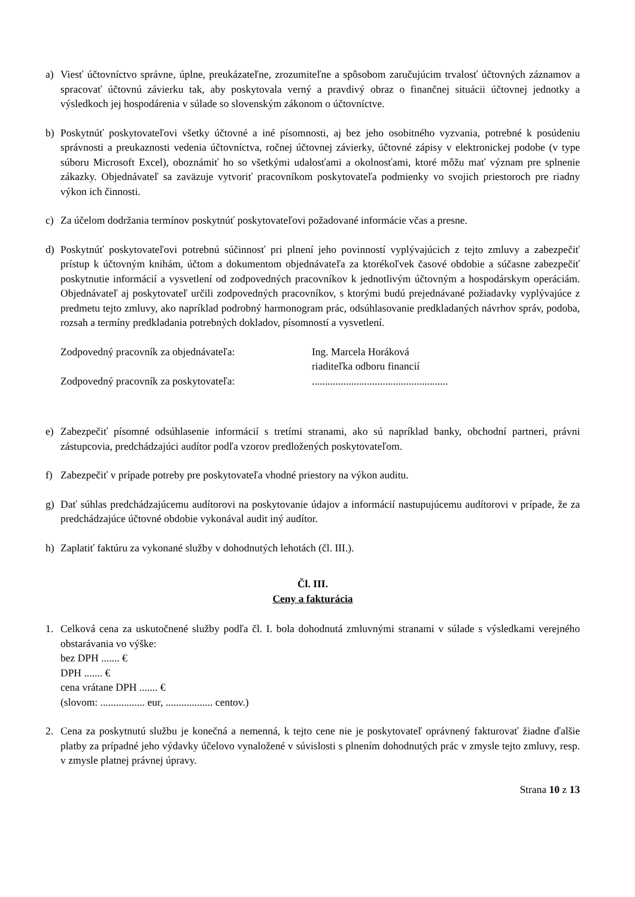a) Viesť účtovníctvo správne, úplne, preukázateľne, zrozumiteľne a spôsobom zaručujúcim trvalosť účtovných záznamov a spracovať účtovnú závierku tak, aby poskytovala verný a pravdivý obraz o finančnej situácii účtovnej jednotky a výsledkoch jej hospodárenia v súlade so slovenským zákonom o účtovníctve.
b) Poskytnúť poskytovateľovi všetky účtovné a iné písomnosti, aj bez jeho osobitného vyzvania, potrebné k posúdeniu správnosti a preukaznosti vedenia účtovníctva, ročnej účtovnej závierky, účtovné zápisy v elektronickej podobe (v type súboru Microsoft Excel), oboznámiť ho so všetkými udalosťami a okolnosťami, ktoré môžu mať význam pre splnenie zákazky. Objednávateľ sa zaväzuje vytvoriť pracovníkom poskytovateľa podmienky vo svojich priestoroch pre riadny výkon ich činnosti.
c) Za účelom dodržania termínov poskytnúť poskytovateľovi požadované informácie včas a presne.
d) Poskytnúť poskytovateľovi potrebnú súčinnosť pri plnení jeho povinností vyplývajúcich z tejto zmluvy a zabezpečiť prístup k účtovným knihám, účtom a dokumentom objednávateľa za ktorékoľvek časové obdobie a súčasne zabezpečiť poskytnutie informácií a vysvetlení od zodpovedných pracovníkov k jednotlivým účtovným a hospodárskym operáciám. Objednávateľ aj poskytovateľ určili zodpovedných pracovníkov, s ktorými budú prejednávané požiadavky vyplývajúce z predmetu tejto zmluvy, ako napríklad podrobný harmonogram prác, odsúhlasovanie predkladaných návrhov správ, podoba, rozsah a termíny predkladania potrebných dokladov, písomností a vysvetlení.
Zodpovedný pracovník za objednávateľa: Ing. Marcela Horáková
riaditeľka odboru financií
Zodpovedný pracovník za poskytovateľa:....................................................
e) Zabezpečiť písomné odsúhlasenie informácií s tretími stranami, ako sú napríklad banky, obchodní partneri, právni zástupcovia, predchádzajúci audítor podľa vzorov predložených poskytovateľom.
f) Zabezpečiť v prípade potreby pre poskytovateľa vhodné priestory na výkon auditu.
g) Dať súhlas predchádzajúcemu audítorovi na poskytovanie údajov a informácií nastupujúcemu audítorovi v prípade, že za predchádzajúce účtovné obdobie vykonával audit iný audítor.
h) Zaplatiť faktúru za vykonané služby v dohodnutých lehotách (čl. III.).
Čl. III.
Ceny a fakturácia
1. Celková cena za uskutočnené služby podľa čl. I. bola dohodnutá zmluvnými stranami v súlade s výsledkami verejného obstarávania vo výške:
bez DPH ....... €
DPH ....... €
cena vrátane DPH ....... €
(slovom: ................. eur, .................. centov.)
2. Cena za poskytnutú službu je konečná a nemenná, k tejto cene nie je poskytovateľ oprávnený fakturovať žiadne ďalšie platby za prípadné jeho výdavky účelovo vynaložené v súvislosti s plnením dohodnutých prác v zmysle tejto zmluvy, resp. v zmysle platnej právnej úpravy.
Strana 10 z 13